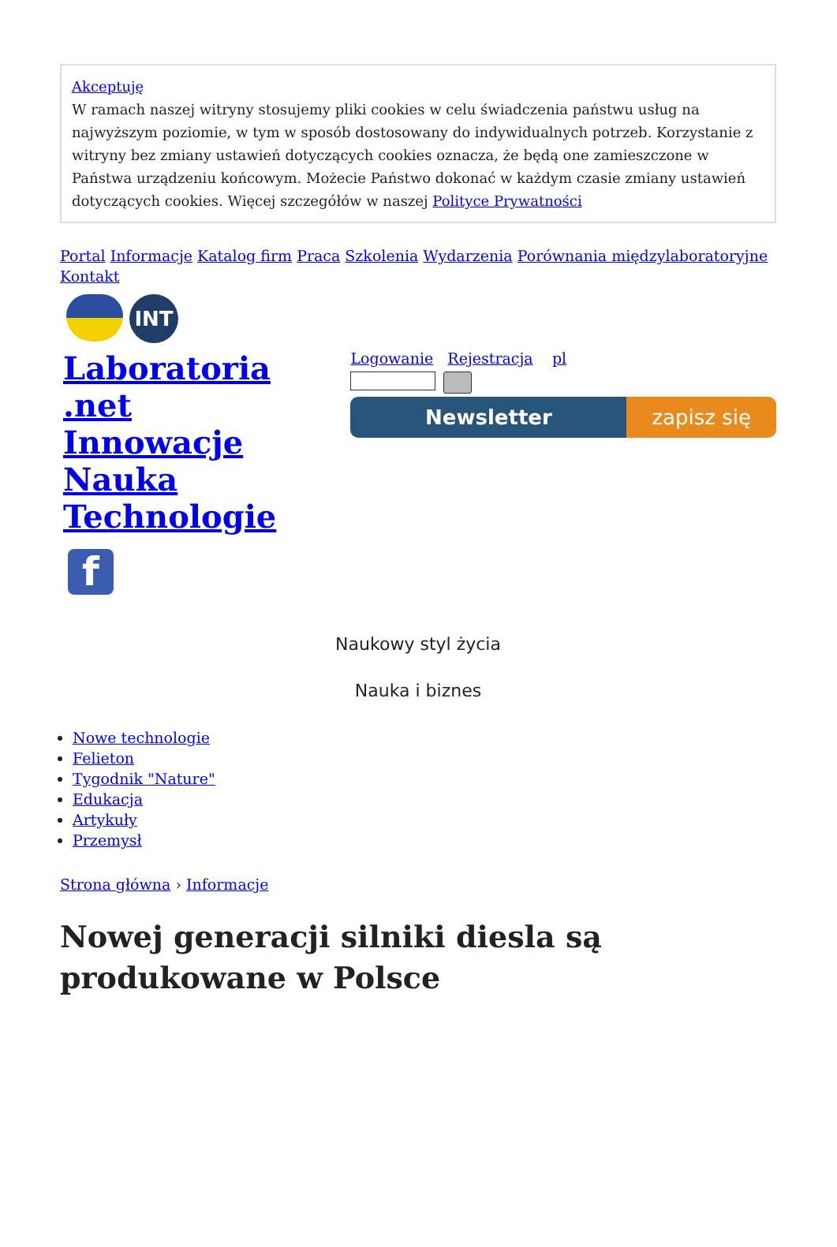Akceptuję
W ramach naszej witryny stosujemy pliki cookies w celu świadczenia państwu usług na najwyższym poziomie, w tym w sposób dostosowany do indywidualnych potrzeb. Korzystanie z witryny bez zmiany ustawień dotyczących cookies oznacza, że będą one zamieszczone w Państwa urządzeniu końcowym. Możecie Państwo dokonać w każdym czasie zmiany ustawień dotyczących cookies. Więcej szczegółów w naszej Polityce Prywatności
Portal Informacje Katalog firm Praca Szkolenia Wydarzenia Porównania międzylaboratoryjne Kontakt
INT
Laboratoria .net Innowacje Nauka Technologie
f
Logowanie Rejestracja pl
Newsletter zapisz się
Naukowy styl życia
Nauka i biznes
Nowe technologie
Felieton
Tygodnik "Nature"
Edukacja
Artykuły
Przemysł
Strona główna › Informacje
Nowej generacji silniki diesla są produkowane w Polsce